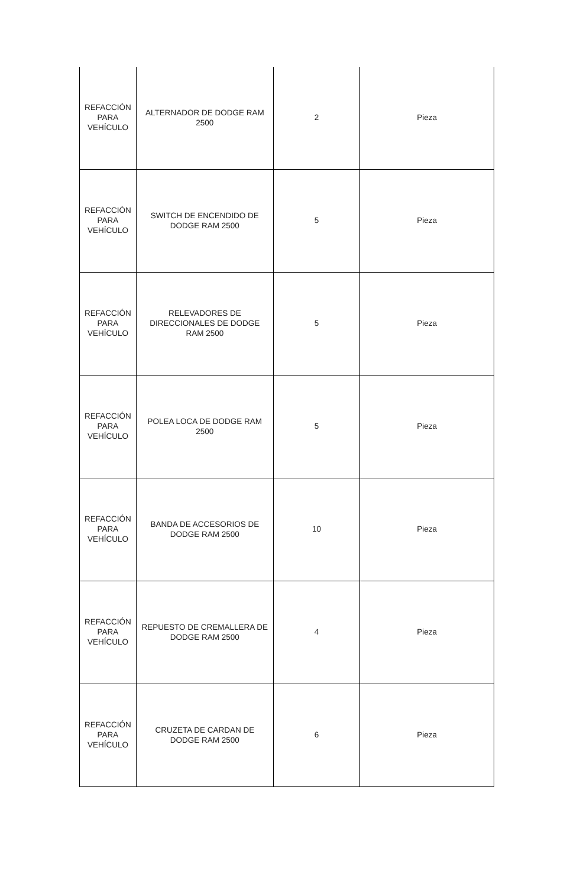| REFACCIÓN PARA VEHÍCULO | ALTERNADOR DE DODGE RAM 2500 | 2 | Pieza |
| REFACCIÓN PARA VEHÍCULO | SWITCH DE ENCENDIDO DE DODGE RAM 2500 | 5 | Pieza |
| REFACCIÓN PARA VEHÍCULO | RELEVADORES DE DIRECCIONALES DE DODGE RAM 2500 | 5 | Pieza |
| REFACCIÓN PARA VEHÍCULO | POLEA LOCA DE DODGE RAM 2500 | 5 | Pieza |
| REFACCIÓN PARA VEHÍCULO | BANDA DE ACCESORIOS DE DODGE RAM 2500 | 10 | Pieza |
| REFACCIÓN PARA VEHÍCULO | REPUESTO DE CREMALLERA DE DODGE RAM 2500 | 4 | Pieza |
| REFACCIÓN PARA VEHÍCULO | CRUZETA DE CARDAN DE DODGE RAM 2500 | 6 | Pieza |